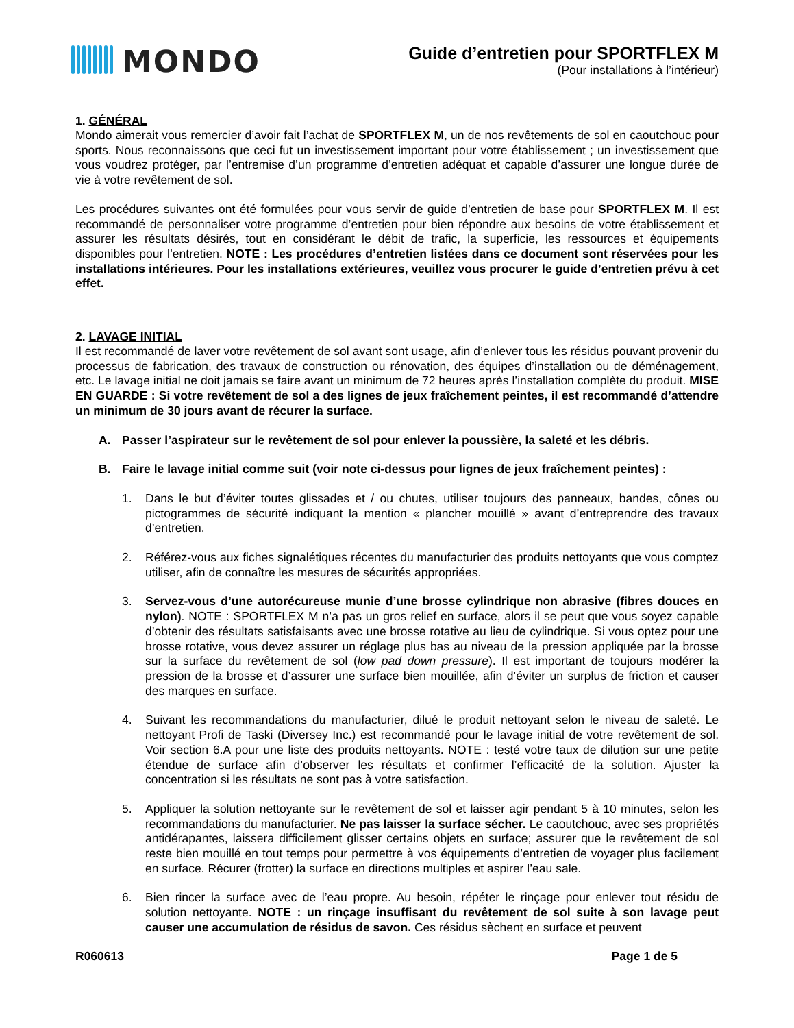MONDO
Guide d’entretien pour SPORTFLEX M
(Pour installations à l’intérieur)
1. GÉNÉRAL
Mondo aimerait vous remercier d’avoir fait l’achat de SPORTFLEX M, un de nos revêtements de sol en caoutchouc pour sports. Nous reconnaissons que ceci fut un investissement important pour votre établissement ; un investissement que vous voudrez protéger, par l’entremise d’un programme d’entretien adéquat et capable d’assurer une longue durée de vie à votre revêtement de sol.
Les procédures suivantes ont été formulées pour vous servir de guide d’entretien de base pour SPORTFLEX M. Il est recommandé de personnaliser votre programme d’entretien pour bien répondre aux besoins de votre établissement et assurer les résultats désirés, tout en considérant le débit de trafic, la superficie, les ressources et équipements disponibles pour l’entretien. NOTE : Les procédures d’entretien listées dans ce document sont réservées pour les installations intérieures. Pour les installations extérieures, veuillez vous procurer le guide d’entretien prévu à cet effet.
2. LAVAGE INITIAL
Il est recommandé de laver votre revêtement de sol avant sont usage, afin d’enlever tous les résidus pouvant provenir du processus de fabrication, des travaux de construction ou rénovation, des équipes d’installation ou de déménagement, etc. Le lavage initial ne doit jamais se faire avant un minimum de 72 heures après l’installation complète du produit. MISE EN GUARDE : Si votre revêtement de sol a des lignes de jeux fraîchement peintes, il est recommandé d’attendre un minimum de 30 jours avant de récurer la surface.
A. Passer l’aspirateur sur le revêtement de sol pour enlever la poussière, la saleté et les débris.
B. Faire le lavage initial comme suit (voir note ci-dessus pour lignes de jeux fraîchement peintes) :
1. Dans le but d’éviter toutes glissades et / ou chutes, utiliser toujours des panneaux, bandes, cônes ou pictogrammes de sécurité indiquant la mention « plancher mouillé » avant d’entreprendre des travaux d’entretien.
2. Référez-vous aux fiches signalétiques récentes du manufacturier des produits nettoyants que vous comptez utiliser, afin de connaître les mesures de sécurités appropriées.
3. Servez-vous d’une autorécureuse munie d’une brosse cylindrique non abrasive (fibres douces en nylon). NOTE : SPORTFLEX M n’a pas un gros relief en surface, alors il se peut que vous soyez capable d’obtenir des résultats satisfaisants avec une brosse rotative au lieu de cylindrique. Si vous optez pour une brosse rotative, vous devez assurer un réglage plus bas au niveau de la pression appliquée par la brosse sur la surface du revêtement de sol (low pad down pressure). Il est important de toujours modérer la pression de la brosse et d’assurer une surface bien mouillée, afin d’éviter un surplus de friction et causer des marques en surface.
4. Suivant les recommandations du manufacturier, dilué le produit nettoyant selon le niveau de saleté. Le nettoyant Profi de Taski (Diversey Inc.) est recommandé pour le lavage initial de votre revêtement de sol. Voir section 6.A pour une liste des produits nettoyants. NOTE : testé votre taux de dilution sur une petite étendue de surface afin d’observer les résultats et confirmer l’efficacité de la solution. Ajuster la concentration si les résultats ne sont pas à votre satisfaction.
5. Appliquer la solution nettoyante sur le revêtement de sol et laisser agir pendant 5 à 10 minutes, selon les recommandations du manufacturier. Ne pas laisser la surface sécher. Le caoutchouc, avec ses propriétés antidérapantes, laissera difficilement glisser certains objets en surface; assurer que le revêtement de sol reste bien mouillé en tout temps pour permettre à vos équipements d’entretien de voyager plus facilement en surface. Récurer (frotter) la surface en directions multiples et aspirer l’eau sale.
6. Bien rincer la surface avec de l’eau propre. Au besoin, répéter le rinçage pour enlever tout résidu de solution nettoyante. NOTE : un rinçage insuffisant du revêtement de sol suite à son lavage peut causer une accumulation de résidus de savon. Ces résidus sèchent en surface et peuvent
R060613 Page 1 de 5